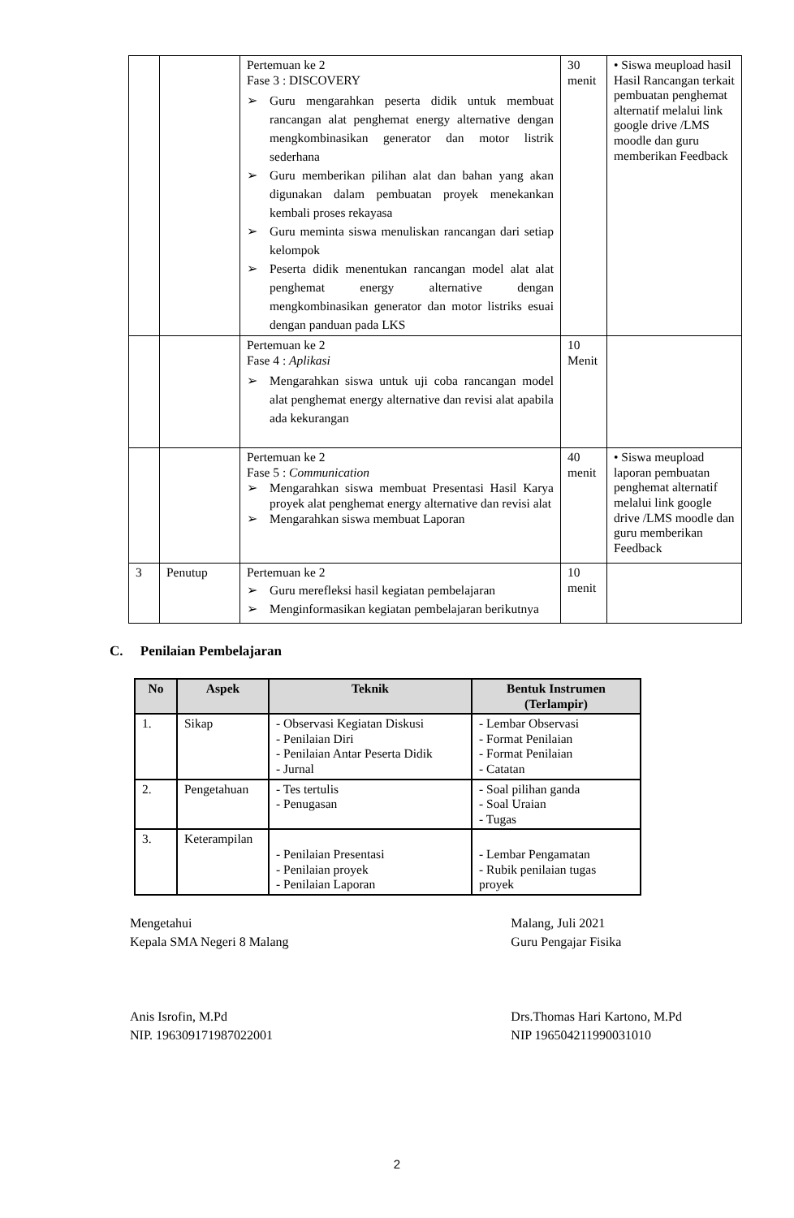| | | Pertemuan ke 2 Fase 3 : DISCOVERY ➢ Guru mengarahkan peserta didik untuk membuat rancangan alat penghemat energy alternative dengan mengkombinasikan generator dan motor listrik sederhana ➢ Guru memberikan pilihan alat dan bahan yang akan digunakan dalam pembuatan proyek menekankan kembali proses rekayasa ➢ Guru meminta siswa menuliskan rancangan dari setiap kelompok ➢ Peserta didik menentukan rancangan model alat alat penghemat energy alternative dengan mengkombinasikan generator dan motor listriks esuai dengan panduan pada LKS | 30 menit | • Siswa meupload hasil Hasil Rancangan terkait pembuatan penghemat alternatif melalui link google drive /LMS moodle dan guru memberikan Feedback |
| | | Pertemuan ke 2 Fase 4 : Aplikasi ➢ Mengarahkan siswa untuk uji coba rancangan model alat penghemat energy alternative dan revisi alat apabila ada kekurangan | 10 Menit | |
| | | Pertemuan ke 2 Fase 5 : Communication ➢ Mengarahkan siswa membuat Presentasi Hasil Karya proyek alat penghemat energy alternative dan revisi alat ➢ Mengarahkan siswa membuat Laporan | 40 menit | • Siswa meupload laporan pembuatan penghemat alternatif melalui link google drive /LMS moodle dan guru memberikan Feedback |
| 3 | Penutup | Pertemuan ke 2 ➢ Guru merefleksi hasil kegiatan pembelajaran ➢ Menginformasikan kegiatan pembelajaran berikutnya | 10 menit | |
C. Penilaian Pembelajaran
| No | Aspek | Teknik | Bentuk Instrumen (Terlampir) |
| --- | --- | --- | --- |
| 1. | Sikap | - Observasi Kegiatan Diskusi - Penilaian Diri - Penilaian Antar Peserta Didik - Jurnal | - Lembar Observasi - Format Penilaian - Format Penilaian - Catatan |
| 2. | Pengetahuan | - Tes tertulis - Penugasan | - Soal pilihan ganda - Soal Uraian - Tugas |
| 3. | Keterampilan | - Penilaian Presentasi - Penilaian proyek - Penilaian Laporan | - Lembar Pengamatan - Rubik penilaian tugas proyek |
Mengetahui
Kepala SMA Negeri 8 Malang
Anis Isrofin, M.Pd
NIP. 196309171987022001
Malang, Juli 2021
Guru Pengajar Fisika
Drs.Thomas Hari Kartono, M.Pd
NIP 196504211990031010
2